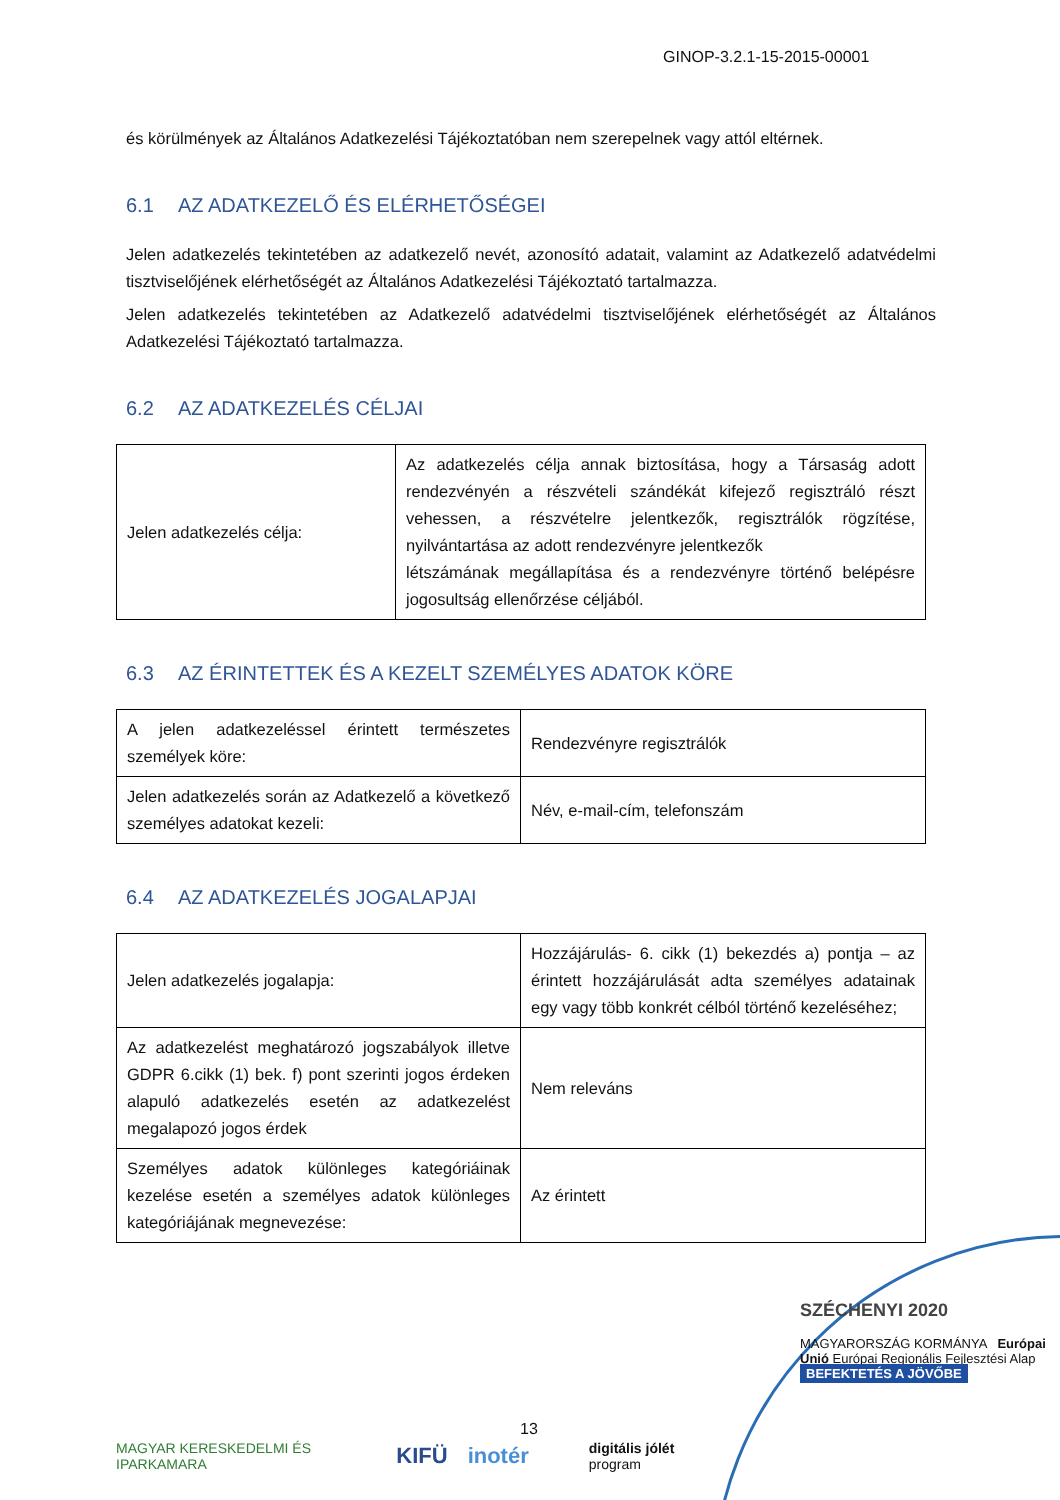GINOP-3.2.1-15-2015-00001
és körülmények az Általános Adatkezelési Tájékoztatóban nem szerepelnek vagy attól eltérnek.
6.1 AZ ADATKEZELŐ ÉS ELÉRHETŐSÉGEI
Jelen adatkezelés tekintetében az adatkezelő nevét, azonosító adatait, valamint az Adatkezelő adatvédelmi tisztviselőjének elérhetőségét az Általános Adatkezelési Tájékoztató tartalmazza.
Jelen adatkezelés tekintetében az Adatkezelő adatvédelmi tisztviselőjének elérhetőségét az Általános Adatkezelési Tájékoztató tartalmazza.
6.2 AZ ADATKEZELÉS CÉLJAI
| Jelen adatkezelés célja: | Az adatkezelés célja annak biztosítása, hogy a Társaság adott rendezvényén a részvételi szándékát kifejező regisztráló részt vehessen, a részvételre jelentkezők, regisztrálók rögzítése, nyilvántartása az adott rendezvényre jelentkezők létszámának megállapítása és a rendezvényre történő belépésre jogosultság ellenőrzése céljából. |
6.3 AZ ÉRINTETTEK ÉS A KEZELT SZEMÉLYES ADATOK KÖRE
| A jelen adatkezeléssel érintett természetes személyek köre: | Rendezvényre regisztrálók |
| Jelen adatkezelés során az Adatkezelő a következő személyes adatokat kezeli: | Név, e-mail-cím, telefonszám |
6.4 AZ ADATKEZELÉS JOGALAPJAI
| Jelen adatkezelés jogalapja: | Hozzájárulás- 6. cikk (1) bekezdés a) pontja – az érintett hozzájárulását adta személyes adatainak egy vagy több konkrét célból történő kezeléséhez; |
| Az adatkezelést meghatározó jogszabályok illetve GDPR 6.cikk (1) bek. f) pont szerinti jogos érdeken alapuló adatkezelés esetén az adatkezelést megalapozó jogos érdek | Nem releváns |
| Személyes adatok különleges kategóriáinak kezelése esetén a személyes adatok különleges kategóriájának megnevezése: | Az érintett |
SZÉCHENYI 2020
MAGYARORSZÁG KORMÁNYA Európai Unió Európai Regionális Fejlesztési Alap
BEFEKTETÉS A JÖVŐBE
13
MAGYAR KERESKEDELMI ÉS IPARKAMARA KIFÜ inotér digitális jólét program